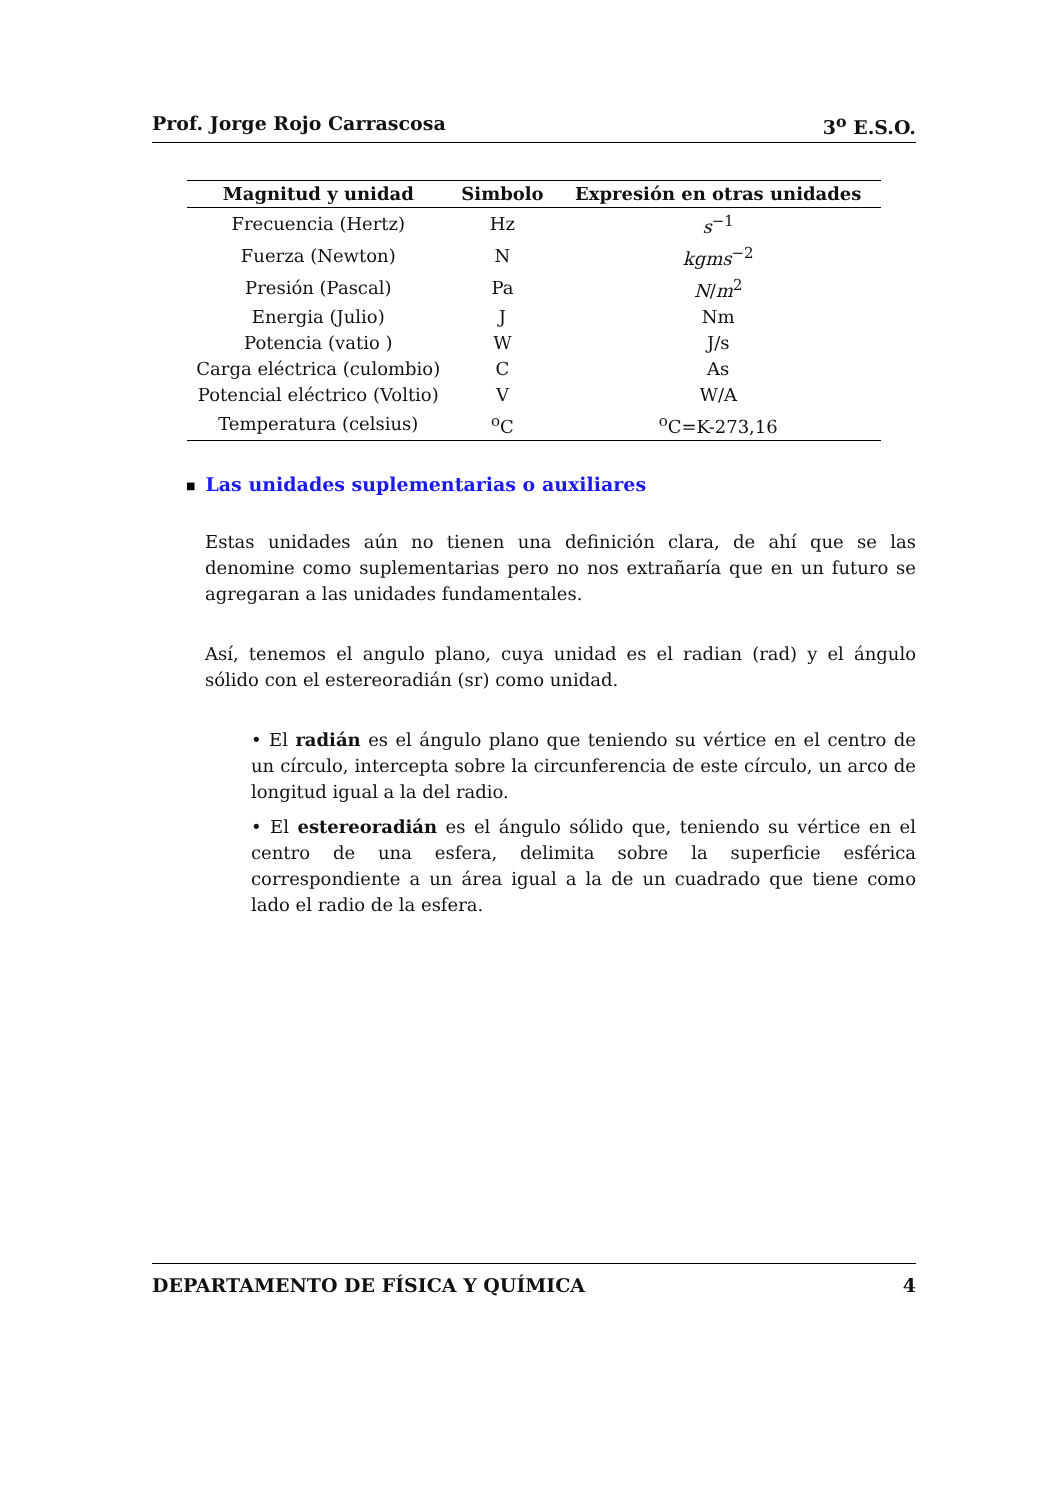Prof. Jorge Rojo Carrascosa 3<sup>o</sup> E.S.O.
| Magnitud y unidad | Simbolo | Expresión en otras unidades |
| --- | --- | --- |
| Frecuencia (Hertz) | Hz | s<sup>−1</sup> |
| Fuerza (Newton) | N | kgms<sup>−2</sup> |
| Presión (Pascal) | Pa | N / m<sup>2</sup> |
| Energia (Julio) | J | Nm |
| Potencia (vatio ) | W | J/s |
| Carga eléctrica (culombio) | C | As |
| Potencial eléctrico (Voltio) | V | W/A |
| Temperatura (celsius) | <sup>o</sup> C | <sup>o</sup> C=K-273,16 |
■ Las unidades suplementarias o auxiliares
Estas unidades aún no tienen una definición clara, de ahí que se las denomine como suplementarias pero no nos extrañaría que en un futuro se agregaran a las unidades fundamentales.
Así, tenemos el angulo plano, cuya unidad es el radian (rad) y el ángulo sólido con el estereoradián (sr) como unidad.
• El radián es el ángulo plano que teniendo su vértice en el centro de un círculo, intercepta sobre la circunferencia de este círculo, un arco de longitud igual a la del radio.
• El estereoradián es el ángulo sólido que, teniendo su vértice en el centro de una esfera, delimita sobre la superficie esférica correspondiente a un área igual a la de un cuadrado que tiene como lado el radio de la esfera.
DEPARTAMENTO DE FÍSICA Y QUÍMICA 4